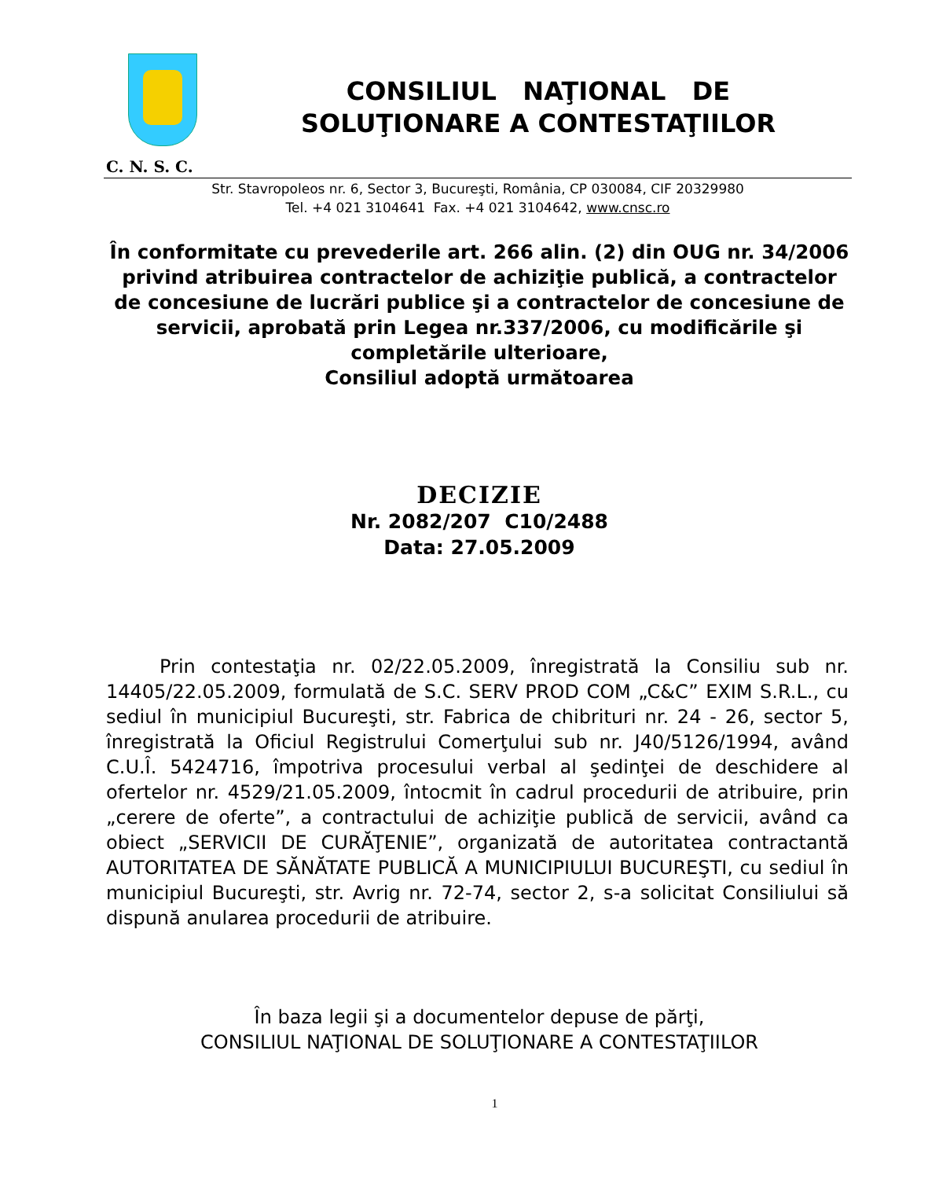CONSILIUL NAŢIONAL DE
SOLUŢIONARE A CONTESTAŢIILOR
C. N. S. C.
Str. Stavropoleos nr. 6, Sector 3, Bucureşti, România, CP 030084, CIF 20329980
Tel. +4 021 3104641 Fax. +4 021 3104642, www.cnsc.ro
În conformitate cu prevederile art. 266 alin. (2) din OUG nr. 34/2006 privind atribuirea contractelor de achiziţie publică, a contractelor de concesiune de lucrări publice şi a contractelor de concesiune de servicii, aprobată prin Legea nr.337/2006, cu modificările şi completările ulterioare,
Consiliul adoptă următoarea
DECIZIE
Nr. 2082/207 C10/2488
Data: 27.05.2009
Prin contestaţia nr. 02/22.05.2009, înregistrată la Consiliu sub nr. 14405/22.05.2009, formulată de S.C. SERV PROD COM „C&C” EXIM S.R.L., cu sediul în municipiul Bucureşti, str. Fabrica de chibrituri nr. 24 - 26, sector 5, înregistrată la Oficiul Registrului Comerţului sub nr. J40/5126/1994, având C.U.Î. 5424716, împotriva procesului verbal al şedinţei de deschidere al ofertelor nr. 4529/21.05.2009, întocmit în cadrul procedurii de atribuire, prin „cerere de oferte”, a contractului de achiziţie publică de servicii, având ca obiect „SERVICII DE CURĂŢENIE”, organizată de autoritatea contractantă AUTORITATEA DE SĂNĂTATE PUBLICĂ A MUNICIPIULUI BUCUREŞTI, cu sediul în municipiul Bucureşti, str. Avrig nr. 72-74, sector 2, s-a solicitat Consiliului să dispună anularea procedurii de atribuire.
În baza legii şi a documentelor depuse de părţi,
CONSILIUL NAŢIONAL DE SOLUŢIONARE A CONTESTAŢIILOR
1